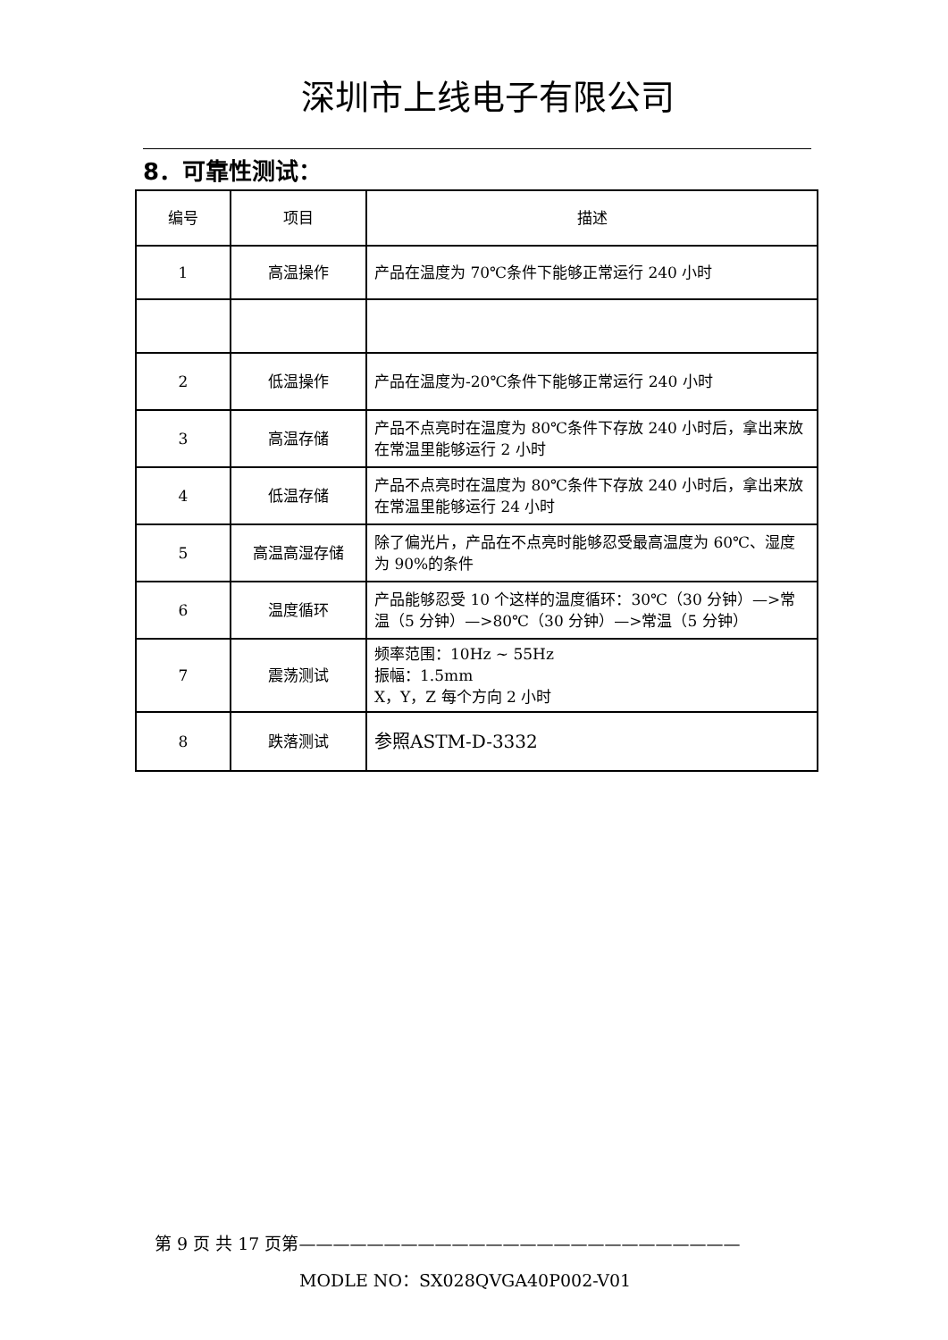深圳市上线电子有限公司
8．可靠性测试：
| 编号 | 项目 | 描述 |
| 1 | 高温操作 | 产品在温度为 70℃条件下能够正常运行 240 小时 |
| 2 | 低温操作 | 产品在温度为-20℃条件下能够正常运行 240 小时 |
| 3 | 高温存储 | 产品不点亮时在温度为 80℃条件下存放 240 小时后，拿出来放在常温里能够运行 2 小时 |
| 4 | 低温存储 | 产品不点亮时在温度为 80℃条件下存放 240 小时后，拿出来放在常温里能够运行 24 小时 |
| 5 | 高温高湿存储 | 除了偏光片，产品在不点亮时能够忍受最高温度为 60℃、湿度为 90%的条件 |
| 6 | 温度循环 | 产品能够忍受 10 个这样的温度循环：30℃（30 分钟）—>常温（5 分钟）—>80℃（30 分钟）—>常温（5 分钟） |
| 7 | 震荡测试 | 频率范围：10Hz ~ 55Hz 振幅：1.5mm X，Y，Z 每个方向 2 小时 |
| 8 | 跌落测试 | 参照ASTM-D-3332 |
第 9 页 共 17 页第——————————————————————————
MODLE NO：SX028QVGA40P002-V01